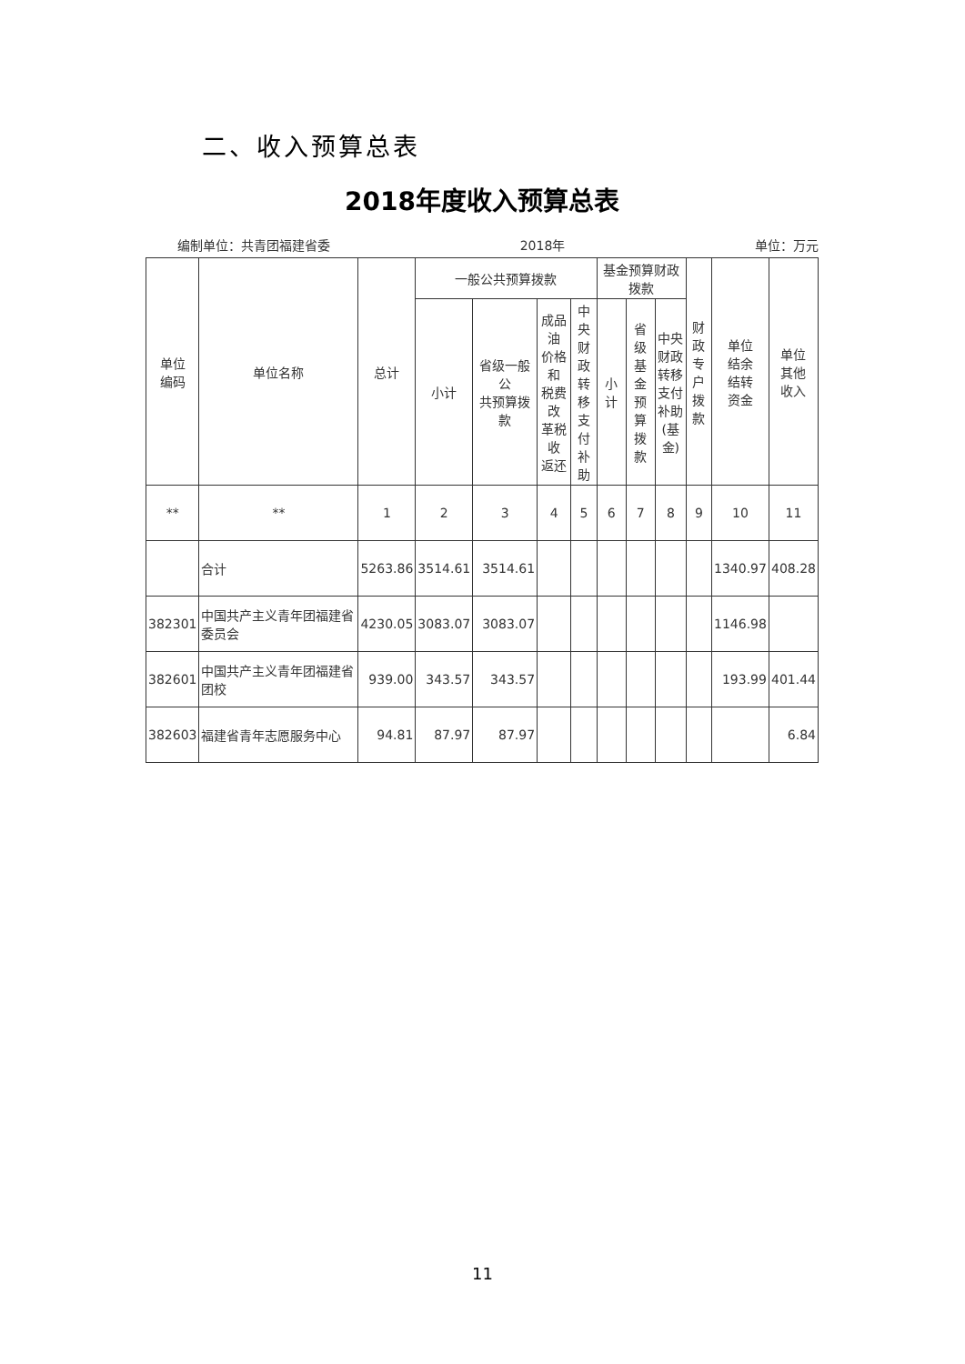二、收入预算总表
2018年度收入预算总表
编制单位：共青团福建省委 2018年 单位：万元
| 单位 编码 | 单位名称 | 总计 | 一般公共预算拨款 | | | | 基金预算财政拨款 | | | 财政 专户 拨款 | 单位 结余 结转 资金 | 单位 其他 收入 |
| --- | --- | --- | --- | --- | --- | --- | --- | --- | --- | --- | --- | --- |
| | | | 小计 | 省级一般公 共预算拨款 | 成品油 价格和 税费改 革税收 返还 | 中央 财政 转移 支付 补助 | 小计 | 省级 基金 预算 拨款 | 中央 财政 转移 支付 补助 (基 金) | | | |
| ** | ** | 1 | 2 | 3 | 4 | 5 | 6 | 7 | 8 | 9 | 10 | 11 |
| | 合计 | 5263.86 | 3514.61 | 3514.61 | | | | | | | 1340.97 | 408.28 |
| 382301 | 中国共产主义青年团福建省委员会 | 4230.05 | 3083.07 | 3083.07 | | | | | | | 1146.98 | |
| 382601 | 中国共产主义青年团福建省团校 | 939.00 | 343.57 | 343.57 | | | | | | | 193.99 | 401.44 |
| 382603 | 福建省青年志愿服务中心 | 94.81 | 87.97 | 87.97 | | | | | | | | 6.84 |
11